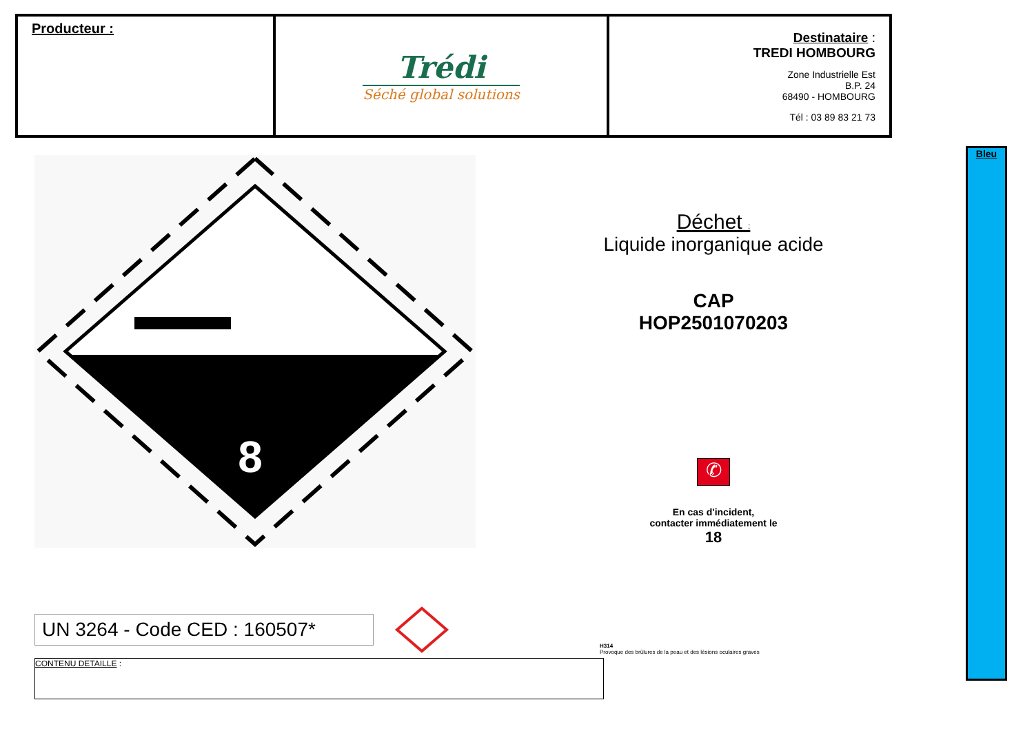| Producteur : | Trédi Séché global solutions | Destinataire : TREDI HOMBOURG Zone Industrielle Est B.P. 24 68490 - HOMBOURG Tél : 03 89 83 21 73 |
8
UN 3264 - Code CED : 160507*
CONTENU DETAILLE :
Déchet :
Liquide inorganique acide
CAP
HOP2501070203
✆
En cas d'incident,
contacter immédiatement le
18
H314
Provoque des brûlures de la peau et des lésions oculaires graves
Bleu